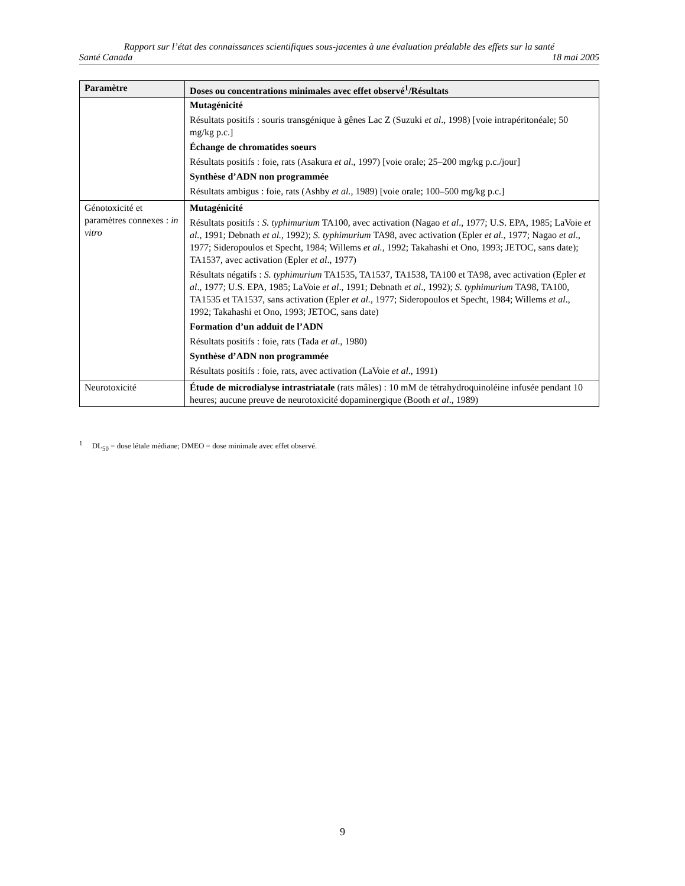Rapport sur l’état des connaissances scientifiques sous-jacentes à une évaluation préalable des effets sur la santé
Santé Canada 18 mai 2005
| Paramètre | Doses ou concentrations minimales avec effet observé<sup>1</sup>/Résultats |
| --- | --- |
| | Mutagénicité Résultats positifs : souris transgénique à gênes Lac Z (Suzuki et al ., 1998) [voie intrapéritonéale; 50 mg/kg p.c.] Échange de chromatides soeurs Résultats positifs : foie, rats (Asakura et al ., 1997) [voie orale; 25–200 mg/kg p.c./jour] Synthèse d’ADN non programmée Résultats ambigus : foie, rats (Ashby et al., 1989) [voie orale; 100–500 mg/kg p.c.] |
| Génotoxicité et paramètres connexes : in vitro | Mutagénicité Résultats positifs : S. typhimurium TA100, avec activation (Nagao et al ., 1977; U.S. EPA, 1985; LaVoie et al., 1991; Debnath et al., 1992); S. typhimurium TA98, avec activation (Epler et al. , 1977; Nagao et al ., 1977; Sideropoulos et Specht, 1984; Willems et al., 1992; Takahashi et Ono, 1993; JETOC, sans date); TA1537, avec activation (Epler et al ., 1977) Résultats négatifs : S. typhimurium TA1535, TA1537, TA1538, TA100 et TA98, avec activation (Epler et al ., 1977; U.S. EPA, 1985; LaVoie et al ., 1991; Debnath et al ., 1992); S. typhimurium TA98, TA100, TA1535 et TA1537, sans activation (Epler et al. , 1977; Sideropoulos et Specht, 1984; Willems et al ., 1992; Takahashi et Ono, 1993; JETOC, sans date) Formation d’un adduit de l’ADN Résultats positifs : foie, rats (Tada et al ., 1980) Synthèse d’ADN non programmée Résultats positifs : foie, rats, avec activation (LaVoie et al ., 1991) |
| Neurotoxicité | Étude de microdialyse intrastriatale (rats mâles) : 10 mM de tétrahydroquinoléine infusée pendant 10 heures; aucune preuve de neurotoxicité dopaminergique (Booth et al ., 1989) |
<sup>1</sup> DL<sub>50</sub> = dose létale médiane; DMEO = dose minimale avec effet observé.
9